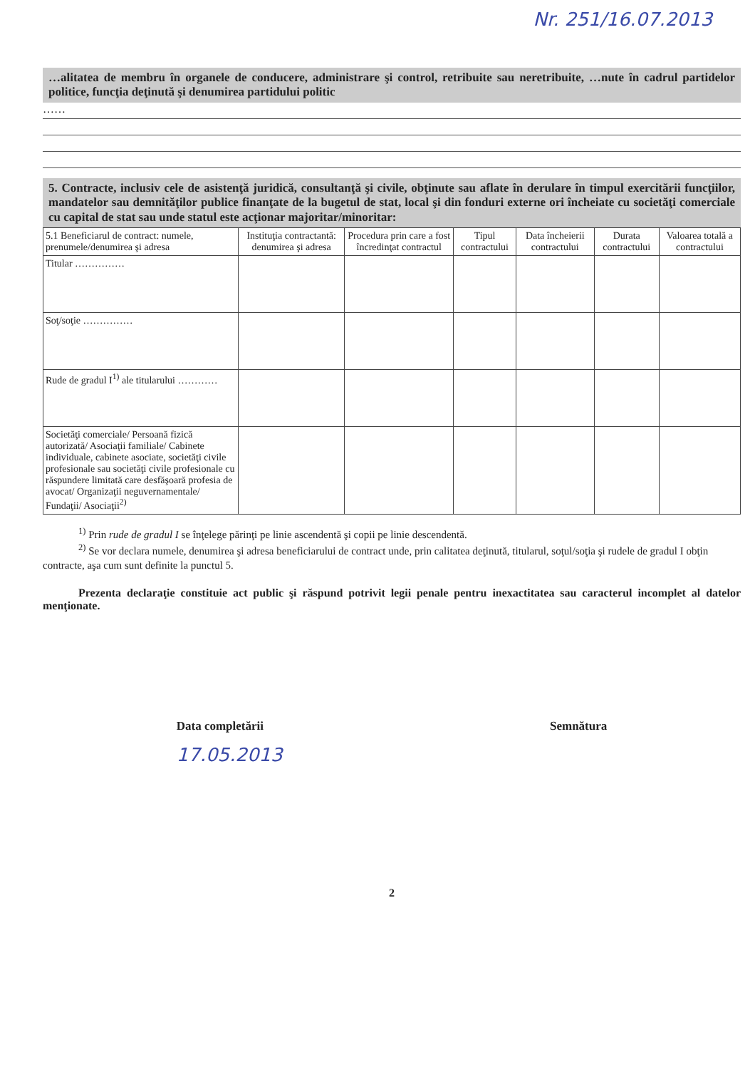Nr. 251/16.07.2013
…alitatea de membru în organele de conducere, administrare şi control, retribuite sau neretribuite, …nute în cadrul partidelor politice, funcţia deţinută şi denumirea partidului politic
……
5. Contracte, inclusiv cele de asistenţă juridică, consultanţă şi civile, obţinute sau aflate în derulare în timpul exercitării funcţiilor, mandatelor sau demnităţilor publice finanţate de la bugetul de stat, local şi din fonduri externe ori încheiate cu societăţi comerciale cu capital de stat sau unde statul este acţionar majoritar/minoritar:
| 5.1 Beneficiarul de contract: numele, prenumele/denumirea şi adresa | Instituţia contractantă: denumirea şi adresa | Procedura prin care a fost încredinţat contractul | Tipul contractului | Data încheierii contractului | Durata contractului | Valoarea totală a contractului |
| --- | --- | --- | --- | --- | --- | --- |
| Titular …………… | | | | | | |
| Soţ/soţie …………… | | | | | | |
| Rude de gradul I<sup>1)</sup> ale titularului ………… | | | | | | |
| Societăţi comerciale/ Persoană fizică autorizată/ Asociaţii familiale/ Cabinete individuale, cabinete asociate, societăţi civile profesionale sau societăţi civile profesionale cu răspundere limitată care desfăşoară profesia de avocat/ Organizaţii neguvernamentale/ Fundaţii/ Asociaţii<sup>2)</sup> | | | | | | |
<sup>1)</sup> Prin rude de gradul I se înţelege părinţi pe linie ascendentă şi copii pe linie descendentă.
<sup>2)</sup> Se vor declara numele, denumirea şi adresa beneficiarului de contract unde, prin calitatea deţinută, titularul, soţul/soţia şi rudele de gradul I obţin contracte, aşa cum sunt definite la punctul 5.
Prezenta declaraţie constituie act public şi răspund potrivit legii penale pentru inexactitatea sau caracterul incomplet al datelor menţionate.
Data completării
17.05.2013
Semnătura
2